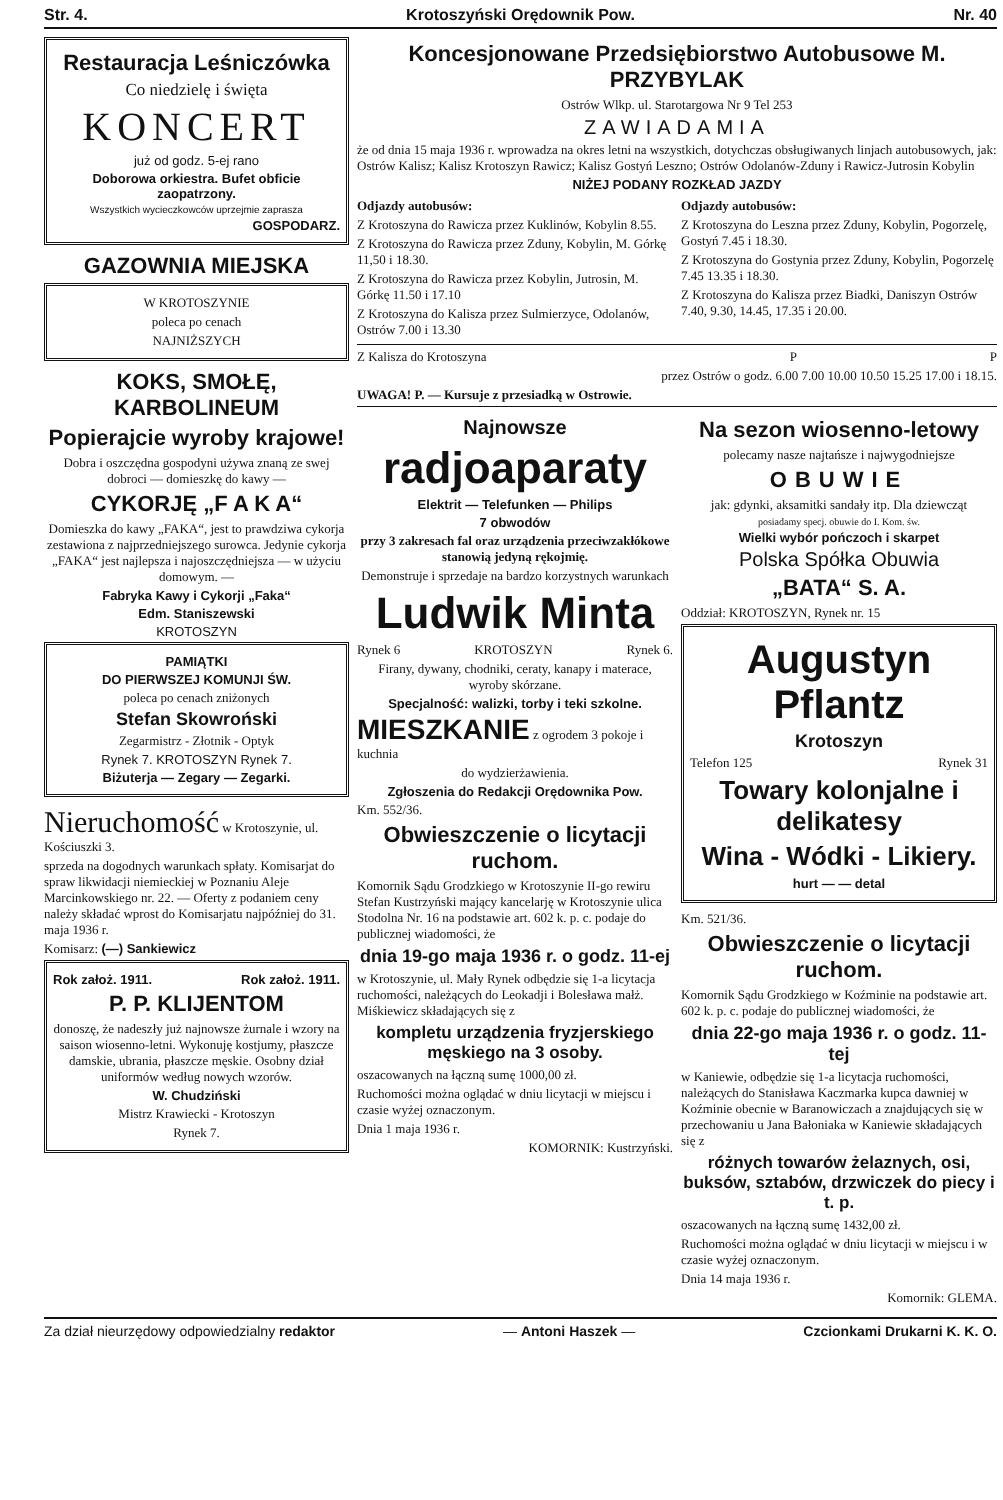Str. 4. Krotoszyński Orędownik Pow. Nr. 40
Restauracja Leśniczówka
Co niedzielę i święta
KONCERT
już od godz. 5-ej rano
Doborowa orkiestra. Bufet obficie zaopatrzony.
Wszystkich wycieczkowców uprzejmie zaprasza
GOSPODARZ.
GAZOWNIA MIEJSKA
W KROTOSZYNIE
poleca po cenach
NAJNIŻSZYCH
KOKS, SMOŁĘ, KARBOLINEUM
Popierajcie wyroby krajowe!
Dobra i oszczędna gospodyni używa znaną ze swej dobroci — domieszkę do kawy —
CYKORJĘ „F A K A“
Domieszka do kawy „FAKA“, jest to prawdziwa cykorja zestawiona z najprzedniejszego surowca. Jedynie cykorja „FAKA“ jest najlepsza i najoszczędniejsza — w użyciu domowym. —
Fabryka Kawy i Cykorji „Faka“
Edm. Staniszewski
KROTOSZYN
PAMIĄTKI
DO PIERWSZEJ KOMUNJI ŚW.
poleca po cenach zniżonych
Stefan Skowroński
Zegarmistrz - Złotnik - Optyk
Rynek 7. KROTOSZYN Rynek 7.
Biżuterja — Zegary — Zegarki.
Nieruchomość w Krotoszynie, ul. Kościuszki 3.
sprzeda na dogodnych warunkach spłaty. Komisarjat do spraw likwidacji niemieckiej w Poznaniu Aleje Marcinkowskiego nr. 22. — Oferty z podaniem ceny należy składać wprost do Komisarjatu najpóźniej do 31. maja 1936 r.
Komisarz: (—) Sankiewicz
Rok założ. 1911. Rok założ. 1911.
P. P. KLIJENTOM
donoszę, że nadeszły już najnowsze żurnale i wzory na saison wiosenno-letni. Wykonuję kostjumy, płaszcze damskie, ubrania, płaszcze męskie. Osobny dział uniformów według nowych wzorów.
W. Chudziński
Mistrz Krawiecki - Krotoszyn
Rynek 7.
Koncesjonowane Przedsiębiorstwo Autobusowe M. PRZYBYLAK
Ostrów Wlkp. ul. Starotargowa Nr 9 Tel 253
ZAWIADAMIA
że od dnia 15 maja 1936 r. wprowadza na okres letni na wszystkich, dotychczas obsługiwanych linjach autobusowych, jak: Ostrów Kalisz; Kalisz Krotoszyn Rawicz; Kalisz Gostyń Leszno; Ostrów Odolanów-Zduny i Rawicz-Jutrosin Kobylin
NIŻEJ PODANY ROZKŁAD JAZDY
Odjazdy autobusów:
Z Krotoszyna do Rawicza przez Kuklinów, Kobylin 8.55.
Z Krotoszyna do Rawicza przez Zduny, Kobylin, M. Górkę 11,50 i 18.30.
Z Krotoszyna do Rawicza przez Kobylin, Jutrosin, M. Górkę 11.50 i 17.10
Z Krotoszyna do Kalisza przez Sulmierzyce, Odolanów, Ostrów 7.00 i 13.30
Odjazdy autobusów:
Z Krotoszyna do Leszna przez Zduny, Kobylin, Pogorzelę, Gostyń 7.45 i 18.30.
Z Krotoszyna do Gostynia przez Zduny, Kobylin, Pogorzelę 7.45 13.35 i 18.30.
Z Krotoszyna do Kalisza przez Biadki, Daniszyn Ostrów 7.40, 9.30, 14.45, 17.35 i 20.00.
Z Kalisza do Krotoszyna P P
przez Ostrów o godz. 6.00 7.00 10.00 10.50 15.25 17.00 i 18.15.
UWAGA! P. — Kursuje z przesiadką w Ostrowie.
Najnowsze
radjoaparaty
Elektrit — Telefunken — Philips
7 obwodów
przy 3 zakresach fal oraz urządzenia przeciwzakłókowe stanowią jedyną rękojmię.
Demonstruje i sprzedaje na bardzo korzystnych warunkach
Ludwik Minta
Rynek 6 KROTOSZYN Rynek 6.
Firany, dywany, chodniki, ceraty, kanapy i materace, wyroby skórzane.
Specjalność: walizki, torby i teki szkolne.
MIESZKANIE z ogrodem 3 pokoje i kuchnia
do wydzierżawienia.
Zgłoszenia do Redakcji Orędownika Pow.
Km. 552/36.
Obwieszczenie o licytacji ruchom.
Komornik Sądu Grodzkiego w Krotoszynie II-go rewiru Stefan Kustrzyński mający kancelarję w Krotoszynie ulica Stodolna Nr. 16 na podstawie art. 602 k. p. c. podaje do publicznej wiadomości, że
dnia 19-go maja 1936 r. o godz. 11-ej
w Krotoszynie, ul. Mały Rynek odbędzie się 1-a licytacja ruchomości, należących do Leokadji i Bolesława małż. Miśkiewicz składających się z
kompletu urządzenia fryzjerskiego męskiego na 3 osoby.
oszacowanych na łączną sumę 1000,00 zł.
Ruchomości można oglądać w dniu licytacji w miejscu i czasie wyżej oznaczonym.
Dnia 1 maja 1936 r.
KOMORNIK: Kustrzyński.
Na sezon wiosenno-letowy
polecamy nasze najtańsze i najwygodniejsze
OBUWIE
jak: gdynki, aksamitki sandały itp. Dla dziewcząt
posiadamy specj. obuwie do I. Kom. św.
Wielki wybór pończoch i skarpet
Polska Spółka Obuwia
„BATA“ S. A.
Oddział: KROTOSZYN, Rynek nr. 15
Augustyn Pflantz
Krotoszyn
Telefon 125 Rynek 31
Towary kolonjalne i delikatesy
Wina - Wódki - Likiery.
hurt — — detal
Km. 521/36.
Obwieszczenie o licytacji ruchom.
Komornik Sądu Grodzkiego w Koźminie na podstawie art. 602 k. p. c. podaje do publicznej wiadomości, że
dnia 22-go maja 1936 r. o godz. 11-tej
w Kaniewie, odbędzie się 1-a licytacja ruchomości, należących do Stanisława Kaczmarka kupca dawniej w Koźminie obecnie w Baranowiczach a znajdujących się w przechowaniu u Jana Bałoniaka w Kaniewie składających się z
różnych towarów żelaznych, osi, buksów, sztabów, drzwiczek do piecy i t. p.
oszacowanych na łączną sumę 1432,00 zł.
Ruchomości można oglądać w dniu licytacji w miejscu i w czasie wyżej oznaczonym.
Dnia 14 maja 1936 r.
Komornik: GLEMA.
Za dział nieurzędowy odpowiedzialny redaktor — Antoni Haszek — Czcionkami Drukarni K. K. O.